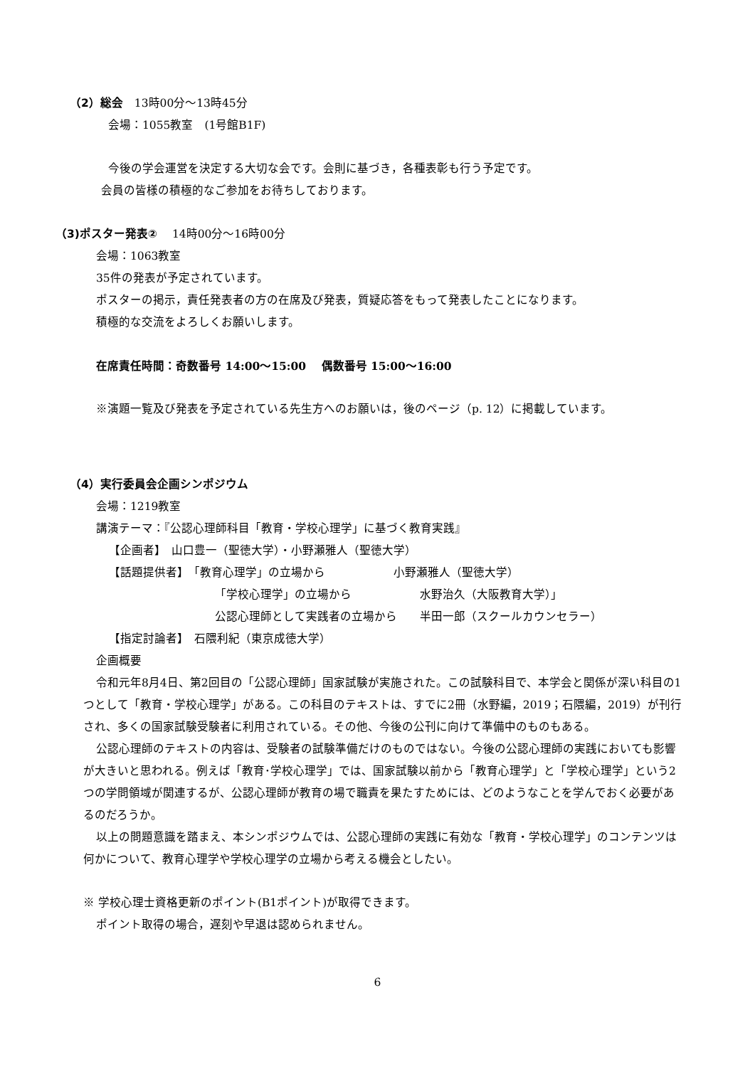（2）総会　13時00分～13時45分
会場：1055教室　(1号館B1F)
今後の学会運営を決定する大切な会です。会則に基づき，各種表彰も行う予定です。
会員の皆様の積極的なご参加をお待ちしております。
（3)ポスター発表②　 14時00分～16時00分
会場：1063教室
35件の発表が予定されています。
ポスターの掲示，責任発表者の方の在席及び発表，質疑応答をもって発表したことになります。
積極的な交流をよろしくお願いします。
在席責任時間：奇数番号 14:00～15:00　 偶数番号 15:00～16:00
※演題一覧及び発表を予定されている先生方へのお願いは，後のページ（p. 12）に掲載しています。
（4）実行委員会企画シンポジウム
会場：1219教室
講演テーマ：『公認心理師科目「教育・学校心理学」に基づく教育実践』
【企画者】　山口豊一（聖徳大学）・小野瀬雅人（聖徳大学）
【話題提供者】　「教育心理学」の立場から　　　　　　小野瀬雅人（聖徳大学）
「学校心理学」の立場から　　　　　　水野治久（大阪教育大学）」
公認心理師として実践者の立場から　　半田一郎（スクールカウンセラー）
【指定討論者】　石隈利紀（東京成徳大学）
企画概要
令和元年8月4日、第2回目の「公認心理師」国家試験が実施された。この試験科目で、本学会と関係が深い科目の1つとして「教育・学校心理学」がある。この科目のテキストは、すでに2冊（水野編，2019；石隈編，2019）が刊行され、多くの国家試験受験者に利用されている。その他、今後の公刊に向けて準備中のものもある。
公認心理師のテキストの内容は、受験者の試験準備だけのものではない。今後の公認心理師の実践においても影響が大きいと思われる。例えば「教育･学校心理学」では、国家試験以前から「教育心理学」と「学校心理学」という2つの学問領域が関連するが、公認心理師が教育の場で職責を果たすためには、どのようなことを学んでおく必要があるのだろうか。
以上の問題意識を踏まえ、本シンポジウムでは、公認心理師の実践に有効な「教育・学校心理学」のコンテンツは何かについて、教育心理学や学校心理学の立場から考える機会としたい。
※ 学校心理士資格更新のポイント(B1ポイント)が取得できます。
ポイント取得の場合，遅刻や早退は認められません。
6